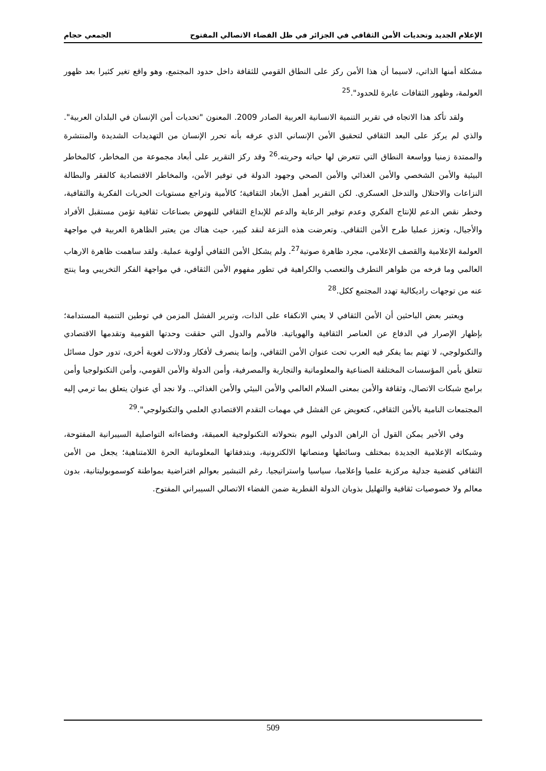الإعلام الجديد وتحديات الأمن الثقافي في الجزائر في ظل الفضاء الاتصالي المفتوح الجمعي حجام
مشكلة أمنها الذاتي، لاسيما أن هذا الأمن ركز على النطاق القومي للثقافة داخل حدود المجتمع، وهو واقع تغير كثيرا بعد ظهور العولمة، وظهور الثقافات عابرة للحدود".<sup>25</sup>
ولقد تأكد هذا الاتجاه في تقرير التنمية الانسانية العربية الصادر 2009. المعنون "تحديات أمن الإنسان في البلدان العربية". والذي لم يركز على البعد الثقافي لتحقيق الأمن الإنساني الذي عرفه بأنه تحرر الإنسان من التهديدات الشديدة والمنتشرة والممتدة زمنيا وواسعة النطاق التي تتعرض لها حياته وحريته.<sup>26</sup> وقد ركز التقرير على أبعاد مجموعة من المخاطر، كالمخاطر البيئية والأمن الشخصي والأمن الغذائي والأمن الصحي وجهود الدولة في توفير الأمن، والمخاطر الاقتصادية كالفقر والبطالة النزاعات والاحتلال والتدخل العسكري. لكن التقرير أهمل الأبعاد الثقافية؛ كالأمية وتراجع مستويات الحريات الفكرية والثقافية، وخطر نقص الدعم للإنتاج الفكري وعدم توفير الرعاية والدعم للإبداع الثقافي للنهوض بصناعات ثقافية تؤمن مستقبل الأفراد والأجيال، وتعزز عمليا طرح الأمن الثقافي. وتعرضت هذه النزعة لنقد كبير، حيث هناك من يعتبر الظاهرة العربية في مواجهة العولمة الإعلامية والقصف الإعلامي، مجرد ظاهرة صوتية<sup>27</sup>. ولم يشكل الأمن الثقافي أولوية عملية. ولقد ساهمت ظاهرة الارهاب العالمي وما فرخه من ظواهر التطرف والتعصب والكراهية في تطور مفهوم الأمن الثقافي، في مواجهة الفكر التخريبي وما ينتج عنه من توجهات راديكالية تهدد المجتمع ككل.<sup>28</sup>
ويعتبر بعض الباحثين أن الأمن الثقافي لا يعني الانكفاء على الذات، وتبرير الفشل المزمن في توطين التنمية المستدامة؛ بإظهار الإصرار في الدفاع عن العناصر الثقافية والهوياتية. فالأمم والدول التي حققت وحدتها القومية وتقدمها الاقتصادي والتكنولوجي، لا تهتم بما يفكر فيه العرب تحت عنوان الأمن الثقافي، وإنما ينصرف لأفكار ودلالات لغوية أخرى، تدور حول مسائل تتعلق بأمن المؤسسات المختلفة الصناعية والمعلوماتية والتجارية والمصرفية، وأمن الدولة والأمن القومي، وأمن التكنولوجيا وأمن برامج شبكات الاتصال، وثقافة والأمن بمعنى السلام العالمي والأمن البيئي والأمن الغذائي.. ولا نجد أي عنوان يتعلق بما ترمي إليه المجتمعات النامية بالأمن الثقافي، كتعويض عن الفشل في مهمات التقدم الاقتصادي العلمي والتكنولوجي".<sup>29</sup>
وفي الأخير يمكن القول أن الراهن الدولي اليوم بتحولاته التكنولوجية العميقة، وفضاءاته التواصلية السيبرانية المفتوحة، وشبكاته الإعلامية الجديدة بمختلف وسائطها ومنصاتها الالكترونية، وبتدفقاتها المعلوماتية الحرة اللامتناهية؛ يجعل من الأمن الثقافي كقضية جدلية مركزية علميا وإعلاميا، سياسيا واستراتيجيا. رغم التبشير بعوالم افتراضية بمواطنة كوسموبوليتانية، بدون معالم ولا خصوصيات ثقافية والتهليل بذوبان الدولة القطرية ضمن الفضاء الاتصالي السيبراني المفتوح.
509